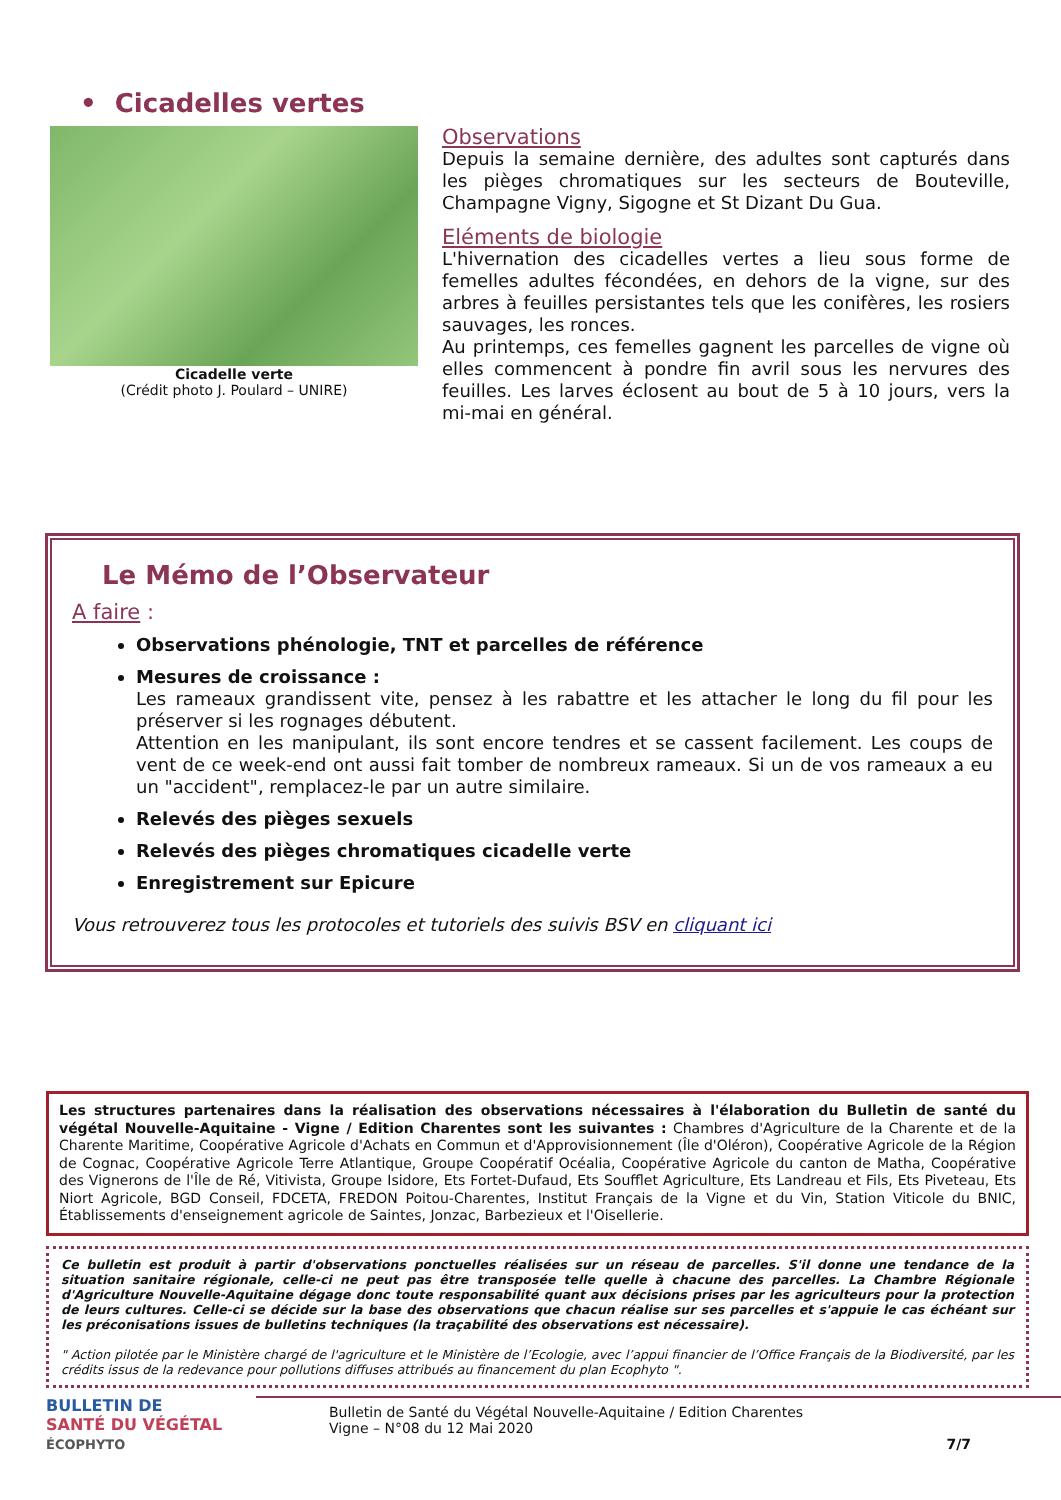• Cicadelles vertes
Cicadelle verte
(Crédit photo J. Poulard – UNIRE)
Observations
Depuis la semaine dernière, des adultes sont capturés dans les pièges chromatiques sur les secteurs de Bouteville, Champagne Vigny, Sigogne et St Dizant Du Gua.
Eléments de biologie
L'hivernation des cicadelles vertes a lieu sous forme de femelles adultes fécondées, en dehors de la vigne, sur des arbres à feuilles persistantes tels que les conifères, les rosiers sauvages, les ronces.
Au printemps, ces femelles gagnent les parcelles de vigne où elles commencent à pondre fin avril sous les nervures des feuilles. Les larves éclosent au bout de 5 à 10 jours, vers la mi-mai en général.
Le Mémo de l’Observateur
A faire :
Observations phénologie, TNT et parcelles de référence
Mesures de croissance :
Les rameaux grandissent vite, pensez à les rabattre et les attacher le long du fil pour les préserver si les rognages débutent.
Attention en les manipulant, ils sont encore tendres et se cassent facilement. Les coups de vent de ce week-end ont aussi fait tomber de nombreux rameaux. Si un de vos rameaux a eu un "accident", remplacez-le par un autre similaire.
Relevés des pièges sexuels
Relevés des pièges chromatiques cicadelle verte
Enregistrement sur Epicure
Vous retrouverez tous les protocoles et tutoriels des suivis BSV en cliquant ici
Les structures partenaires dans la réalisation des observations nécessaires à l'élaboration du Bulletin de santé du végétal Nouvelle-Aquitaine - Vigne / Edition Charentes sont les suivantes : Chambres d'Agriculture de la Charente et de la Charente Maritime, Coopérative Agricole d'Achats en Commun et d'Approvisionnement (Île d'Oléron), Coopérative Agricole de la Région de Cognac, Coopérative Agricole Terre Atlantique, Groupe Coopératif Océalia, Coopérative Agricole du canton de Matha, Coopérative des Vignerons de l'Île de Ré, Vitivista, Groupe Isidore, Ets Fortet-Dufaud, Ets Soufflet Agriculture, Ets Landreau et Fils, Ets Piveteau, Ets Niort Agricole, BGD Conseil, FDCETA, FREDON Poitou-Charentes, Institut Français de la Vigne et du Vin, Station Viticole du BNIC, Établissements d'enseignement agricole de Saintes, Jonzac, Barbezieux et l'Oisellerie.
Ce bulletin est produit à partir d'observations ponctuelles réalisées sur un réseau de parcelles. S'il donne une tendance de la situation sanitaire régionale, celle-ci ne peut pas être transposée telle quelle à chacune des parcelles. La Chambre Régionale d'Agriculture Nouvelle-Aquitaine dégage donc toute responsabilité quant aux décisions prises par les agriculteurs pour la protection de leurs cultures. Celle-ci se décide sur la base des observations que chacun réalise sur ses parcelles et s'appuie le cas échéant sur les préconisations issues de bulletins techniques (la traçabilité des observations est nécessaire).
" Action pilotée par le Ministère chargé de l'agriculture et le Ministère de l’Ecologie, avec l’appui financier de l’Office Français de la Biodiversité, par les crédits issus de la redevance pour pollutions diffuses attribués au financement du plan Ecophyto ".
BULLETIN DE
SANTÉ DU VÉGÉTAL
ÉCOPHYTO
Bulletin de Santé du Végétal Nouvelle-Aquitaine / Edition Charentes
Vigne – N°08 du 12 Mai 2020
7/7